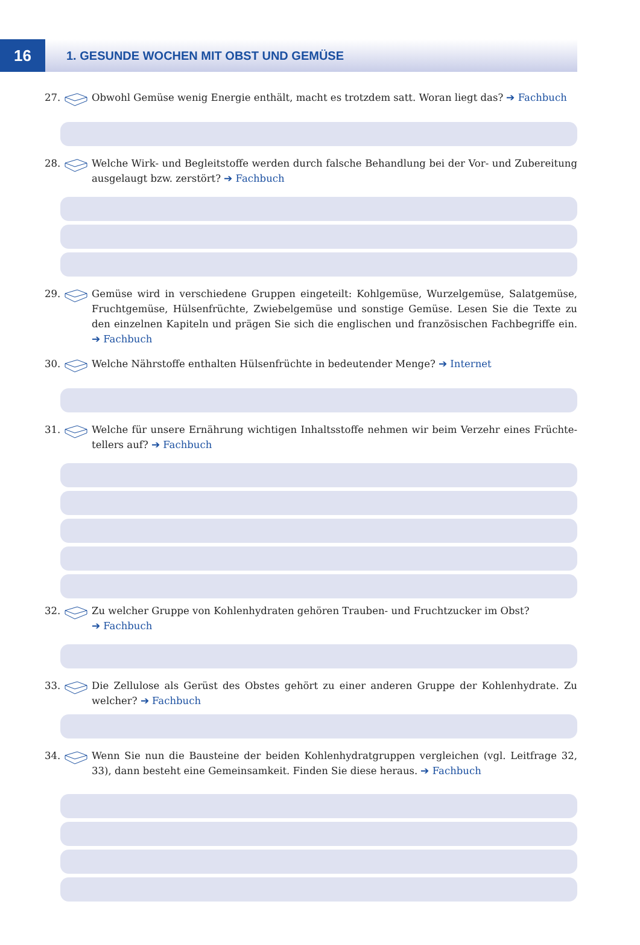16
1. GESUNDE WOCHEN MIT OBST UND GEMÜSE
27. Obwohl Gemüse wenig Energie enthält, macht es trotzdem satt. Woran liegt das? ➔ Fachbuch
28. Welche Wirk- und Begleitstoffe werden durch falsche Behandlung bei der Vor- und Zuberei­tung ausgelaugt bzw. zerstört? ➔ Fachbuch
29. Gemüse wird in verschiedene Gruppen eingeteilt: Kohlgemüse, Wurzelgemüse, Salatgemüse, Fruchtgemüse, Hülsenfrüchte, Zwiebelgemüse und sonstige Gemüse. Lesen Sie die Texte zu den einzelnen Kapiteln und prägen Sie sich die englischen und französischen Fachbegriffe ein. ➔ Fachbuch
30. Welche Nährstoffe enthalten Hülsenfrüchte in bedeutender Menge? ➔ Internet
31. Welche für unsere Ernährung wichtigen Inhaltsstoffe nehmen wir beim Verzehr eines Früchte­tellers auf? ➔ Fachbuch
32. Zu welcher Gruppe von Kohlenhydraten gehören Trauben- und Fruchtzucker im Obst?
➔ Fachbuch
33. Die Zellulose als Gerüst des Obstes gehört zu einer anderen Gruppe der Kohlenhydrate. Zu welcher? ➔ Fachbuch
34. Wenn Sie nun die Bausteine der beiden Kohlenhydratgruppen vergleichen (vgl. Leitfrage 32, 33), dann besteht eine Gemeinsamkeit. Finden Sie diese heraus. ➔ Fachbuch